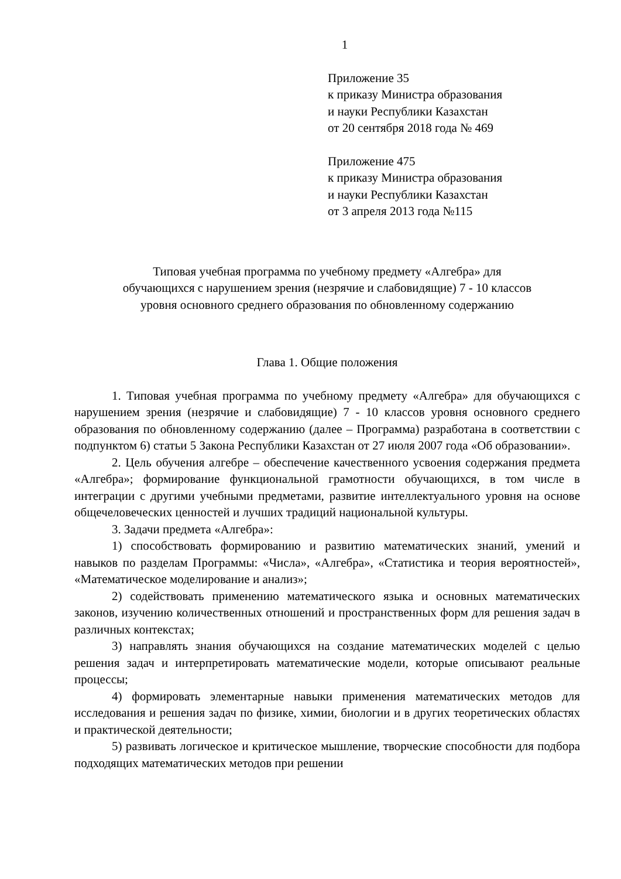1
Приложение 35
к приказу Министра образования
и науки Республики Казахстан
от 20 сентября 2018 года № 469
Приложение 475
к приказу Министра образования
и науки Республики Казахстан
от 3 апреля 2013 года №115
Типовая учебная программа по учебному предмету «Алгебра» для
обучающихся с нарушением зрения (незрячие и слабовидящие) 7 - 10 классов
уровня основного среднего образования по обновленному содержанию
Глава 1. Общие положения
1. Типовая учебная программа по учебному предмету «Алгебра» для обучающихся с нарушением зрения (незрячие и слабовидящие) 7 - 10 классов уровня основного среднего образования по обновленному содержанию (далее – Программа) разработана в соответствии с подпунктом 6) статьи 5 Закона Республики Казахстан от 27 июля 2007 года «Об образовании».
2. Цель обучения алгебре – обеспечение качественного усвоения содержания предмета «Алгебра»; формирование функциональной грамотности обучающихся, в том числе в интеграции с другими учебными предметами, развитие интеллектуального уровня на основе общечеловеческих ценностей и лучших традиций национальной культуры.
3. Задачи предмета «Алгебра»:
1) способствовать формированию и развитию математических знаний, умений и навыков по разделам Программы: «Числа», «Алгебра», «Статистика и теория вероятностей», «Математическое моделирование и анализ»;
2) содействовать применению математического языка и основных математических законов, изучению количественных отношений и пространственных форм для решения задач в различных контекстах;
3) направлять знания обучающихся на создание математических моделей с целью решения задач и интерпретировать математические модели, которые описывают реальные процессы;
4) формировать элементарные навыки применения математических методов для исследования и решения задач по физике, химии, биологии и в других теоретических областях и практической деятельности;
5) развивать логическое и критическое мышление, творческие способности для подбора подходящих математических методов при решении